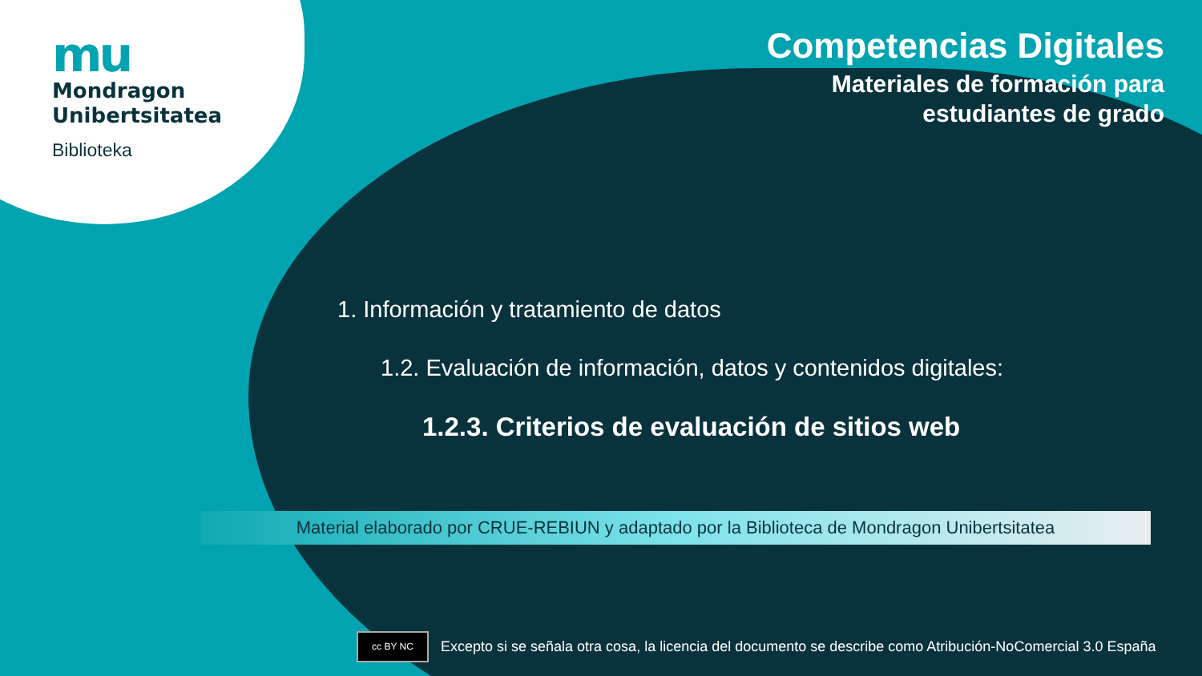mu
Mondragon
Unibertsitatea
Biblioteka
Competencias Digitales
Materiales de formación para
estudiantes de grado
1. Información y tratamiento de datos
1.2. Evaluación de información, datos y contenidos digitales:
1.2.3. Criterios de evaluación de sitios web
Material elaborado por CRUE-REBIUN y adaptado por la Biblioteca de Mondragon Unibertsitatea
cc BY NC
Excepto si se señala otra cosa, la licencia del documento se describe como Atribución-NoComercial 3.0 España